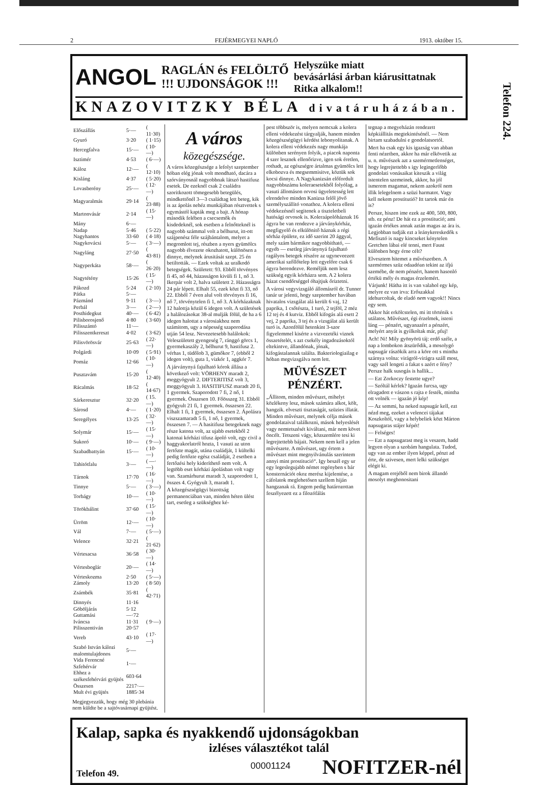2 FEJÉRMEGYEI NAPLÓ 1913. október 15.
ANGOL RAGLÁN és FELÖLTŐ
!!! UJDONSÁGOK !!! Helyszüke miatt
bevásárlási árban kiárusittatnak
Ritka alkalom!!
KNAZOVITZKY BÉLA divatáruházában.
Telefon 224.
| Előszállás | 5·— | ( 11·30) |
| Gyuró | 3·20 | ( 1·15) |
| Hercegfalva | 15·— | ( 10·—) |
| Isztimér | 4·53 | ( 6·—) |
| Káloz | 12·— | ( 12·10) |
| Kisláng | 4·37 | ( 5·20) |
| Lovasberény | 25·— | ( 12·—) |
| Magyaralmás | 29·14 | ( 23·88) |
| Martonvásár | 2·14 | ( 15·—) |
| Mány | 6·— | |
| Nadap | 5·46 | ( 5·22) |
| Nagyhantos | 33·60 | ( 4·18) |
| Nagykovácsi | 5·— | ( 3·—) |
| Nagyláng | 27·50 | ( 43·81) |
| Nagyperkáta | 58·— | ( 26·20) |
| Nagytétény | 15·26 | ( 15·—) |
| Pákozd | 5·24 | ( 2·10) |
| Pátka | 5·— | |
| Pázmánd | 9·11 | ( 3·—) |
| Perbál | 3·— | ( 2·—) |
| Posthidegkut | 40·— | ( 6·42) |
| Pilisborosjenő | 4·80 | ( 3·60) |
| Pilisszántó | 11·— | |
| Pilisszentkereszt | 4·02 | ( 3·62) |
| Pilisvörösvár | 25·63 | ( 22·—) |
| Polgárdi | 10·09 | ( 5·91) |
| Pomáz | 12·66 | ( 10·—) |
| Pusztavám | 15·20 | ( 12·40) |
| Rácalmás | 18·52 | ( 14·67) |
| Sárkeresztur | 32·20 | ( 15.—) |
| Sárosd | 4·— | ( 1·20) |
| Seregélyes | 13·25 | ( 32·—) |
| Solymár | 15·— | ( 15·—) |
| Sukoró | 10·— | ( 9·—) |
| Szabadbattyán | 15·— | ( 10·—) |
| Tahitótfalu | 3·— | ( —·—) |
| Tárnok | 17·70 | ( 16·—) |
| Tinnye | 5·— | ( 3·—) |
| Torbágy | 10·— | ( 10·—) |
| Törökbálint | 37·60 | ( 15·—) |
| Ürröm | 12·— | ( 10·—) |
| Vál | 7·— | ( 5·—) |
| Velence | 32·21 | ( 21·62) |
| Vértesacsa | 36·58 | ( 30·—) |
| Vértesboglár | 20·— | ( 14·—) |
| Vérteskozma | 2·50 | ( 5·—) |
| Zámoly | 13·20 | ( 8·50) |
| Zsámbék | 35·81 | ( 42·71) |
| Dinnyés | 11·16 | |
| Göböljárás | 5·12 | |
| Guttamási | —·72 | |
| Iváncsa | 11·31 | ( 9·—) |
| Pilisszentiván | 20·57 | |
| Vereb | 43·10 | ( 17·—) |
| Szabó István kálozi malomtulajdonos | 5·— | |
| Vida Ferencné Szfehérvár | 1·— | |
| Ehhez a székesfehérvári gyüjtés | 603·64 | |
| Összesen | 2217·— | |
| Mult évi gyüjtés | 1885·34 | |
Megjegyezzük, hogy még 30 plebánia nem küldte be a sajtóvasárnapi gyüjtést.
A város
közegészsége.
A város közegészsége a lefolyt szeptember hóban elég jónak volt mondható, dacára a szórványosnál nagyobbnak látszó hastifusz esetek. De ezeknél csak 2 családra szoritkozott tömegesebb betegülés, mindkettőnél 3—3 családtag lett beteg, kik is az ápolás nehéz munkájában résztvettek s egymástól kapták meg a bajt. A hónap második felében a csecsemők és kisdedeknél, sok esetben a felnőtteknél is nagyobb számmal volt a bélhurut, itt-ott szájpenész féle szájbántalom, melyet a megromlott tej, részben a nyers gyümölcs nagyobb élvezete okozhatott, különösen a dinnye, melynek árusitását szept. 25 én betiltották. — Ezek voltak az uralkodó betegségek. Született: 93. Ebből törvényes fi 45, nő 44, házasságon kivüli fi 1, nő 3. Ikerpár volt 2, halva született 2. Házasságra 24 pár lépett. Elhalt 55, ezek közt fi 33, nő 22. Ebből 7 éven alul volt törvényes fi 16, nő 7, törvénytelen fi 1, nő 3. A kórházaknak 12 halottja közül 6 idegen volt. A születések a halálozásokat 38-al mulják fölül, de ha a 6 idegen halottat a városiakhoz nem számitom, ugy a népesség szaporodása utján 54 lesz. Nevezetesebb halálokok: Veleszületett gyengeség 7, ránggó görcs 1, gyermekaszály 2, bélhurut 9, hastifusz 2. vérhas 1, tüdőlob 3, gümőkor 7, (ebből 2 idegen volt), guta 1, vizkór 1, aggkór 7.
A járványnyá fajulható kórok állása a következő volt: VÖRHENY maradt 2, meggyógyult 2. DIFTERITISZ volt 3, meggyógyult 3. HASITIFUSZ maradt 20 fi, 1 gyermek. Szaporodott 7 fi, 2 nő, 1 gyermek. Összesen 10. Főösszeg 31. Ebből gyógyult 21 fi, 1 gyermek. összesen 22. Elhalt 1 fi, 1 gyermek, összesen 2. Ápolásra viszszamaradt 5 fi, 1 nő, 1 gyermek, összesen 7. — A hasitifusz betegeknek nagy része katona volt, az ujabb esetekből 2 katonai kórházi tifusz ápoló volt, egy civil a haggyakorlatról hozta, 1 vasuti az uton fertőzte magát, utána családját, 1 kültelki pedig fertőzte egész családját, 2 esetben a fertőzési hely kideríthető nem volt. A legtöbb eset kórházi ápolásban volt vagy van. Szamárhurut maradt 3, szaporodott 1, összes 4. Gyógyult 3, maradt 1.
A közegészségügyi bizottság permanenciában van, minden héten ülést tart, esetleg a szükséghez ké-
pest többször is, melyen nemcsak a kolera elleni védekezést tárgyalják, hanem minden közegészségügyi kérdést lebonyolitanak. A kolera elleni védekezés nagy munkája különben serényen folyik, a piacok naponta 4 szer lesznek ellenőrizve, igen sok éretlen, rothadt, az egészségre ártalmas gyümölcs lett elkobozva és megsemmisitve, köztük sok kocsi dinnye. A Nagykanizsán előfordult nagyobbszámu koleraesetekből folyólag, a vasuti állomáson orvosi ügyeletesség lett elrendelve minden Kanizsa felől jövő személyszállitó vonathoz. A kolera elleni védekezésnél segitenek a tiszteletbeli hatósági orvosok is. Koleraápolóháznak 16 ágyra be van rendezve a járványkórház, megfigyelő és elkülönitő háznak a régi sörház épülete, ez idő szerint 20 ággyal, mely szám bármikor nagyobbitható, — egyéb — esetleg járványnyá fajulható ragályos betegek részére az ugyneveezett amerikai szőllőtelep lett egyelőre csak 6 ágyra berendezve. Reméljük nem lesz szükség egyik kórházra sem. A 2 kolera házat csendőrséggel óhajtjuk őriztetni.
A városi vegyvizsgáló állomásról dr. Tunner tanár ur jelenti, hogy szeptember havában hivatalos vizsgálat alá került 6 vaj, 12 paprika, 1 csőtészta, 1 turó, 2 tejföl, 2 méz 12 tej és 4 kutviz. Ebből kifogás alá esett 2 vej, 2 paprika, 3 tej és a vizsgálat alá került turó is. Azonfölül hetenkint 3-szor figyelemmel kisérte a vizvezetéki viznek összetételét, s azt csekély ingadozásoktól eltekintve, állandónak, jónak, kifogástalannak találta. Bakteriologiailag e hóban megvizsgálva nem lett.
MÜVÉSZET PÉNZÉRT.
„Állitom, minden művészet, mihelyt közlékeny lesz, mások számára alkot, költ, hangzik. elveszti tisztaságát, szüzies illatát. Minden művészet, melynek célja mások gondolataival találkozni, mások helyeslését vagy nemtetszését kiváltani, már nem követ öncélt. Tetszeni vágy, közszemlére tesi ki legrejtettebb bájait. Nekem nem kell a jelen művészete. A művészet, ugy értem a művészet mint megnyilvánulás szerintem annyi mint prostitució“. Igy beszél egy ur egy legeslegujabb német regényben s bár konsternációt okoz merész kijelentése, a cáfolatok meglehetősen szellem hiján hangzanak rá. Engem pedig határozottan feszélyezett ez a filozófálás
tegnap a megyeházán rendezett képkiállitás megtekintésénél. — Nem birtam szabadulni e gondolatsortól.
Mert ha csak egy kis igazság van abban fenti nézetben, akkor ha már elkövetik az u. n. művészek azt a szemérmetlenséget, hogy legrejtettebb s igy legingerlőbb gondolati vonásaikat kiteszik a világ istentelen szemeinek, akkor, ha jól ismerem magamat, nekem azokról nem illik lelegelnem a szüzi harmatot. Vagy kell nekem prostitutió? Itt tartok már én is?
Persze, hiszen ime ezek az 400, 500, 800, stb. ez pénz! De hát ez a prostitució; ami igazán értékes annak aztán magas az ára is. Legjobban tudják ezt a leánykereskedők s Mefisztó is nagy kincseket kénytelen Gretchen lábai elé tenni, mert Faust különben hogy érne célt?
Elvesztem hitemet a művészetben. A szemérmes szüz odaadóan tekint az ifjú szemébe, de nem pénzért, hanem hasonló értékü mély és magas érzelemért.
Várjunk! Hátha itt is van valahol egy kép, melyre ez van irva: Erőszakkal idehurcoltak, de eladó nem vagyok!! Nincs egy sem.
Akkor hát erkölcstelen, mi itt történik s utálatos. Művészet, égi érzelmek, isteni láng — pénzért, ugyanazért a pénzért, melyért anyát is gyilkoltak már, pfuj!
Ach! Ni! Mily gyönyörü táj: erdő széle, a nap a lombokon átszürődik, a mosolygó napsugár rászökik arra a köre ott s mintha szárnya volna: virágról-virágra száll most, vagy szél lengeti a fakat s azért e fény? Persze halk susogás is hallik...
— Ezt Zorkoczy festette ugye?
— Szóltál kérlek? Igazán furcsa, ugy elragadott e vászon s rajta e festék, mintha ott volnék — igazán jó kép!
— Az semmi, ha neked napsugár kell, ezt nézd meg, ezeket a velencei tájakat Koszkoltól, vagy a helybeliek közt Márton napsugaras stájer képét!
— Felséges!
— Ezt a napsugarast meg is veszem, hadd legyen olyan a szobám hangulata. Tudod, ugy van az ember ilyen képpel, pénzt ad érte, de szivesen, mert lelki szükséget elégit ki.
A magam erejéből nem birok állandó mosolyt meghonositani
Kalap, sapka és nyakkendő ujdonságokban
izléses választékot talál
Telefon 49. NOFITZER-nél
00001124